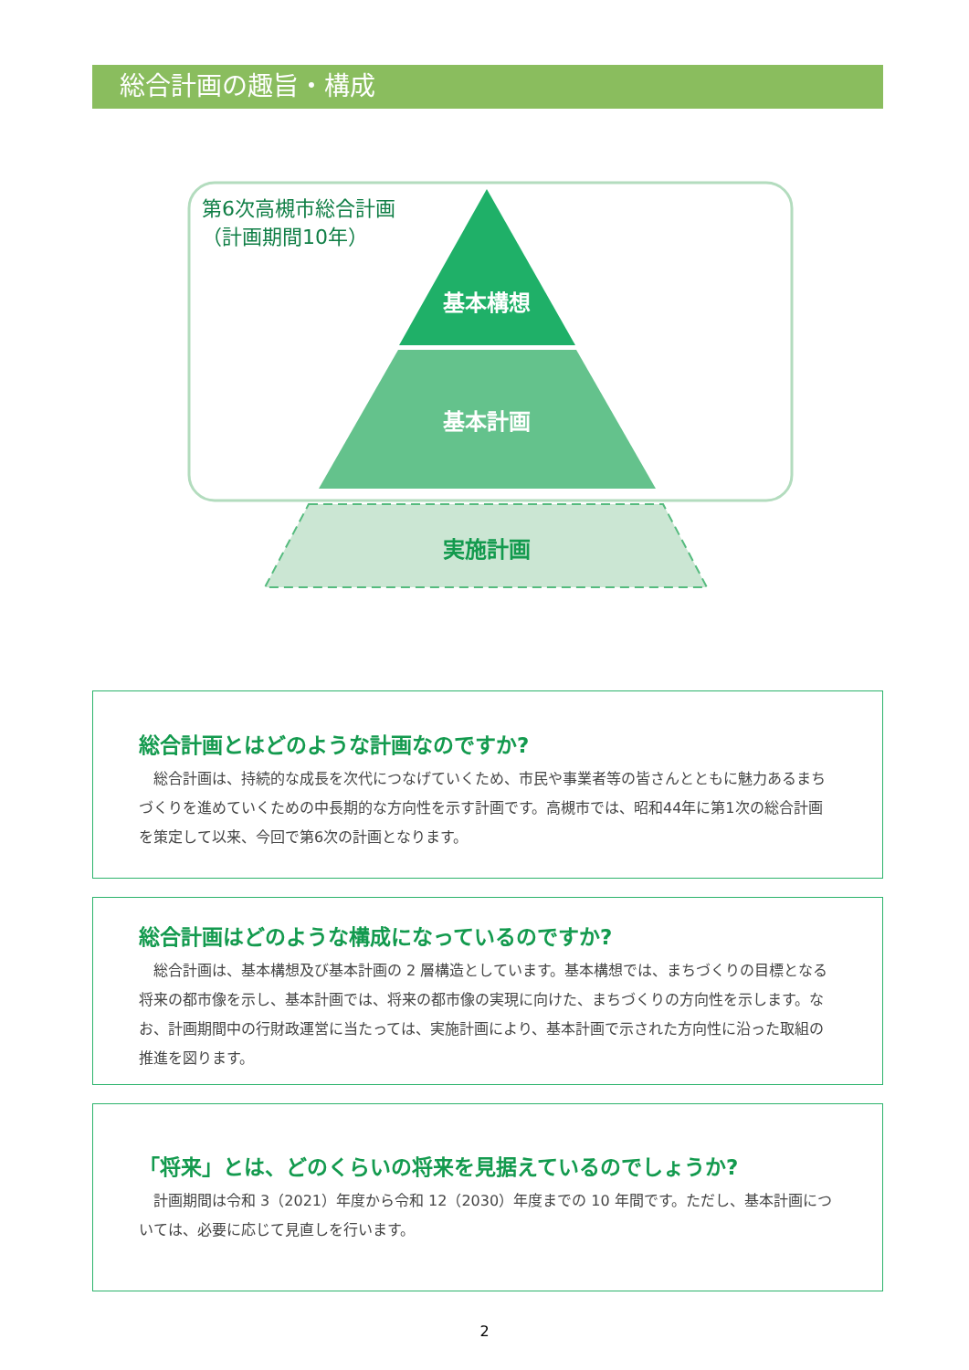総合計画の趣旨・構成
基本構想
基本計画
実施計画
第6次高槻市総合計画
（計画期間10年）
総合計画とはどのような計画なのですか?
総合計画は、持続的な成長を次代につなげていくため、市民や事業者等の皆さんとともに魅力あるまちづくりを進めていくための中長期的な方向性を示す計画です。高槻市では、昭和44年に第1次の総合計画を策定して以来、今回で第6次の計画となります。
総合計画はどのような構成になっているのですか?
総合計画は、基本構想及び基本計画の 2 層構造としています。基本構想では、まちづくりの目標となる将来の都市像を示し、基本計画では、将来の都市像の実現に向けた、まちづくりの方向性を示します。なお、計画期間中の行財政運営に当たっては、実施計画により、基本計画で示された方向性に沿った取組の推進を図ります。
「将来」とは、どのくらいの将来を見据えているのでしょうか?
計画期間は令和 3（2021）年度から令和 12（2030）年度までの 10 年間です。ただし、基本計画については、必要に応じて見直しを行います。
2